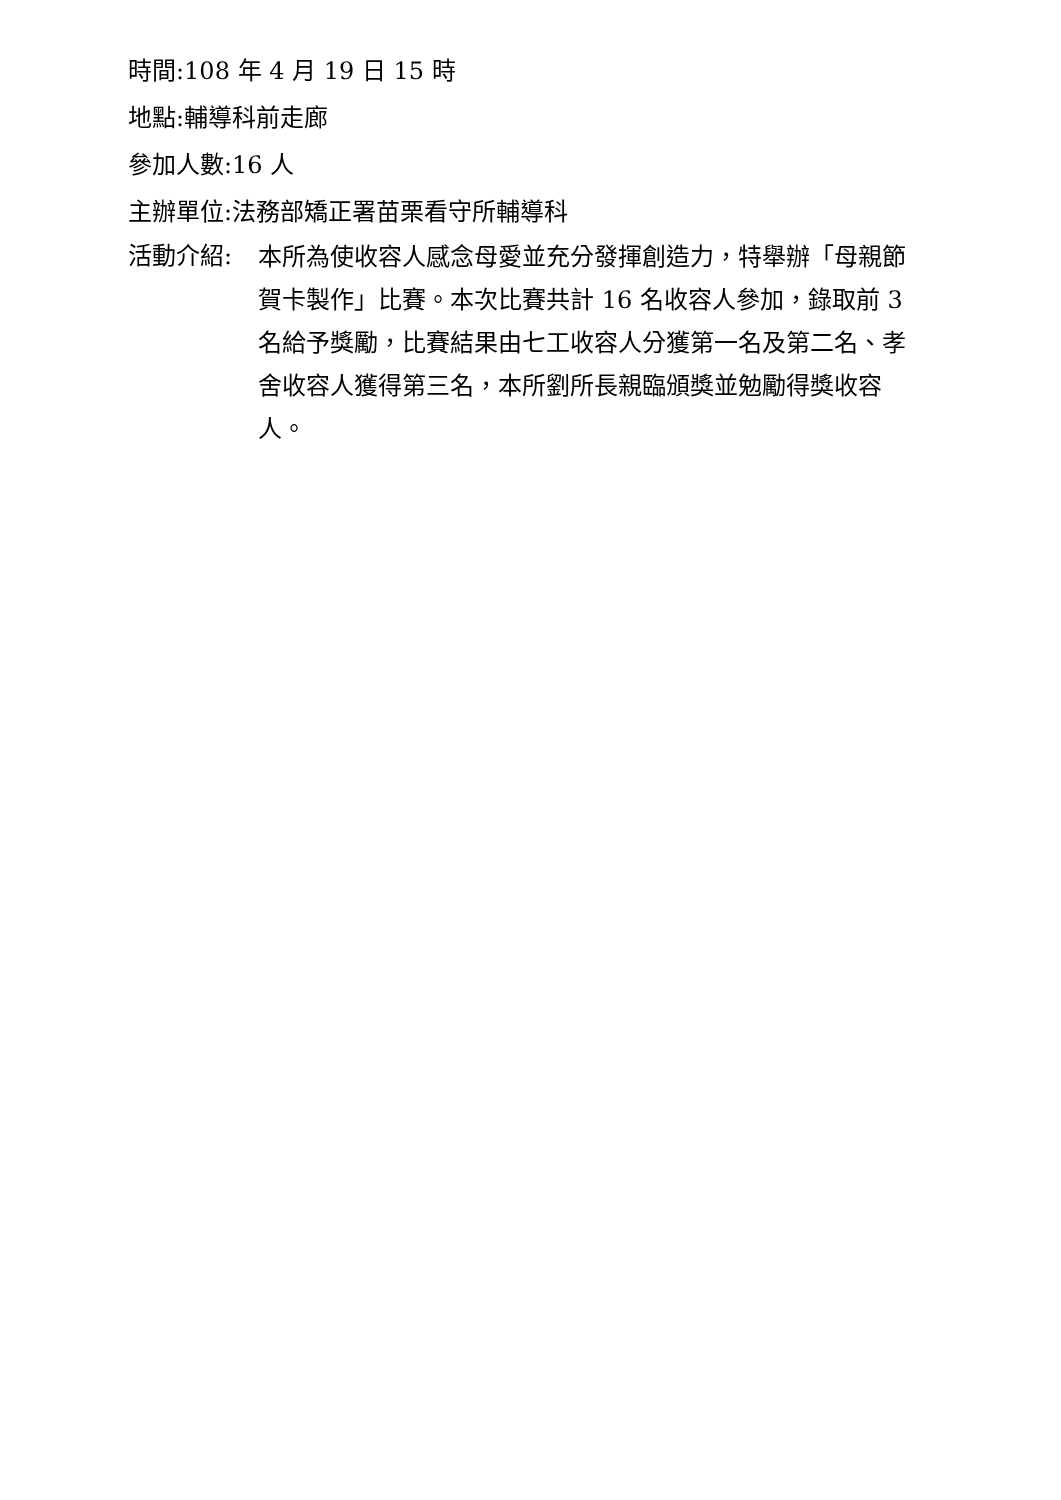時間:108 年 4 月 19 日 15 時
地點:輔導科前走廊
參加人數:16 人
主辦單位:法務部矯正署苗栗看守所輔導科
活動介紹:
本所為使收容人感念母愛並充分發揮創造力，特舉辦「母親節賀卡製作」比賽。本次比賽共計 16 名收容人參加，錄取前 3 名給予獎勵，比賽結果由七工收容人分獲第一名及第二名、孝舍收容人獲得第三名，本所劉所長親臨頒獎並勉勵得獎收容人。